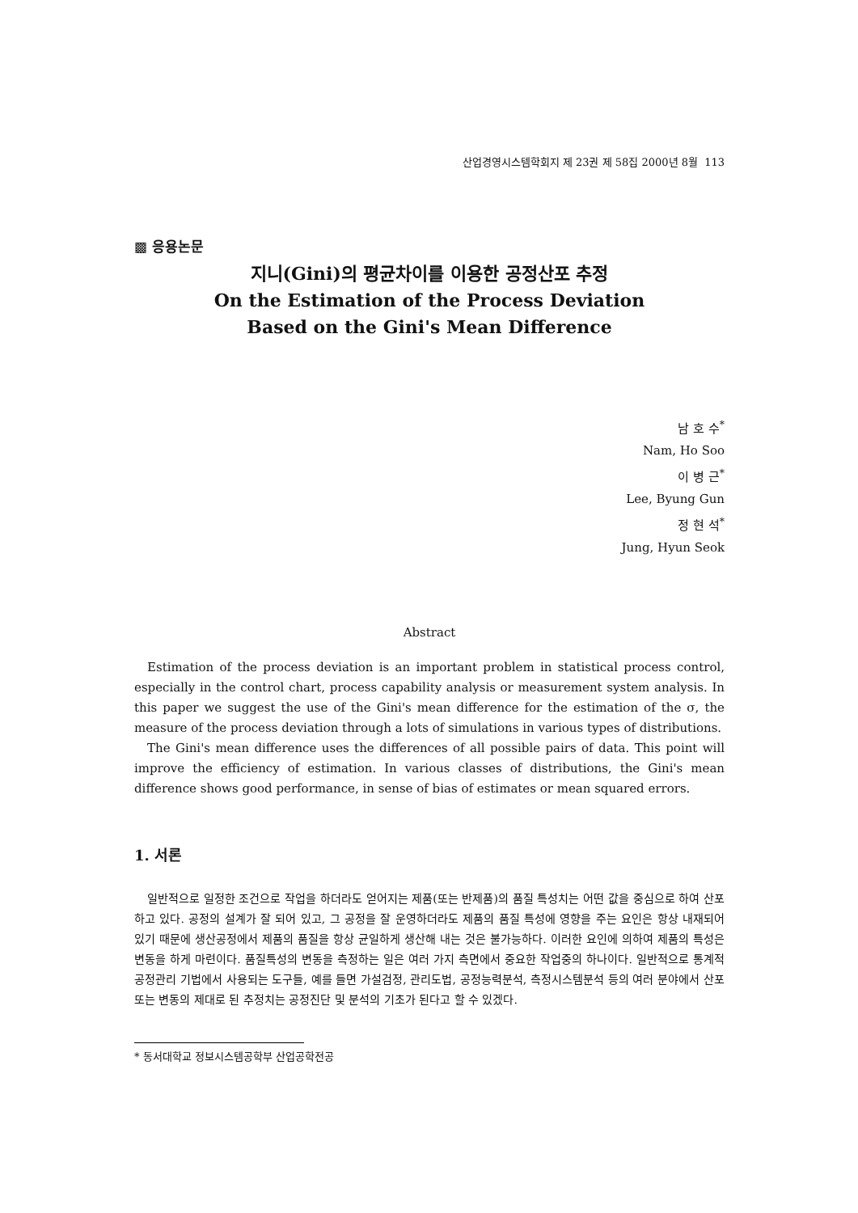산업경영시스템학회지 제 23권 제 58집 2000년 8월 113
▩ 응용논문
지니(Gini)의 평균차이를 이용한 공정산포 추정
On the Estimation of the Process Deviation
Based on the Gini's Mean Difference
남 호 수<sup>*</sup>
Nam, Ho Soo
이 병 근<sup>*</sup>
Lee, Byung Gun
정 현 석<sup>*</sup>
Jung, Hyun Seok
Abstract
Estimation of the process deviation is an important problem in statistical process control, especially in the control chart, process capability analysis or measurement system analysis. In this paper we suggest the use of the Gini's mean difference for the estimation of the σ, the measure of the process deviation through a lots of simulations in various types of distributions.
The Gini's mean difference uses the differences of all possible pairs of data. This point will improve the efficiency of estimation. In various classes of distributions, the Gini's mean difference shows good performance, in sense of bias of estimates or mean squared errors.
1. 서론
일반적으로 일정한 조건으로 작업을 하더라도 얻어지는 제품(또는 반제품)의 품질 특성치는 어떤 값을 중심으로 하여 산포하고 있다. 공정의 설계가 잘 되어 있고, 그 공정을 잘 운영하더라도 제품의 품질 특성에 영향을 주는 요인은 항상 내재되어 있기 때문에 생산공정에서 제품의 품질을 항상 균일하게 생산해 내는 것은 불가능하다. 이러한 요인에 의하여 제품의 특성은 변동을 하게 마련이다. 품질특성의 변동을 측정하는 일은 여러 가지 측면에서 중요한 작업중의 하나이다. 일반적으로 통계적 공정관리 기법에서 사용되는 도구들, 예를 들면 가설검정, 관리도법, 공정능력분석, 측정시스템분석 등의 여러 분야에서 산포 또는 변동의 제대로 된 추정치는 공정진단 및 분석의 기초가 된다고 할 수 있겠다.
* 동서대학교 정보시스템공학부 산업공학전공